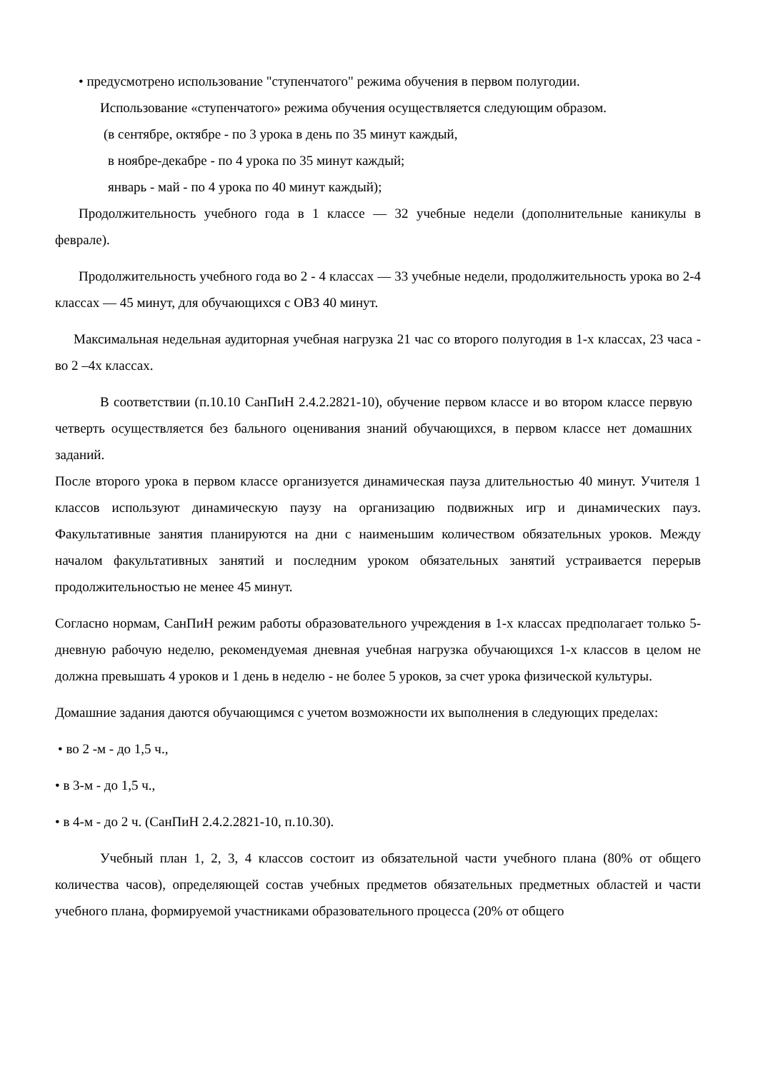• предусмотрено использование "ступенчатого" режима обучения в первом полугодии.
Использование «ступенчатого» режима обучения осуществляется следующим образом.
(в сентябре, октябре - по 3 урока в день по 35 минут каждый,
в ноябре-декабре - по 4 урока по 35 минут каждый;
январь - май - по 4 урока по 40 минут каждый);
Продолжительность учебного года в 1 классе — 32 учебные недели (дополнительные каникулы в феврале).
Продолжительность учебного года во 2 - 4 классах — 33 учебные недели, продолжительность урока во 2-4 классах — 45 минут, для обучающихся с ОВЗ 40 минут.
Максимальная недельная аудиторная учебная нагрузка 21 час со второго полугодия в 1-х классах, 23 часа - во 2 –4х классах.
В соответствии (п.10.10 СанПиН 2.4.2.2821-10), обучение первом классе и во втором классе первую четверть осуществляется без бального оценивания знаний обучающихся, в первом классе нет домашних заданий.
После второго урока в первом классе организуется динамическая пауза длительностью 40 минут. Учителя 1 классов используют динамическую паузу на организацию подвижных игр и динамических пауз. Факультативные занятия планируются на дни с наименьшим количеством обязательных уроков. Между началом факультативных занятий и последним уроком обязательных занятий устраивается перерыв продолжительностью не менее 45 минут.
Согласно нормам, СанПиН режим работы образовательного учреждения в 1-х классах предполагает только 5-дневную рабочую неделю, рекомендуемая дневная учебная нагрузка обучающихся 1-х классов в целом не должна превышать 4 уроков и 1 день в неделю - не более 5 уроков, за счет урока физической культуры.
Домашние задания даются обучающимся с учетом возможности их выполнения в следующих пределах:
• во 2 -м - до 1,5 ч.,
• в 3-м - до 1,5 ч.,
• в 4-м - до 2 ч. (СанПиН 2.4.2.2821-10, п.10.30).
Учебный план 1, 2, 3, 4 классов состоит из обязательной части учебного плана (80% от общего количества часов), определяющей состав учебных предметов обязательных предметных областей и части учебного плана, формируемой участниками образовательного процесса (20% от общего